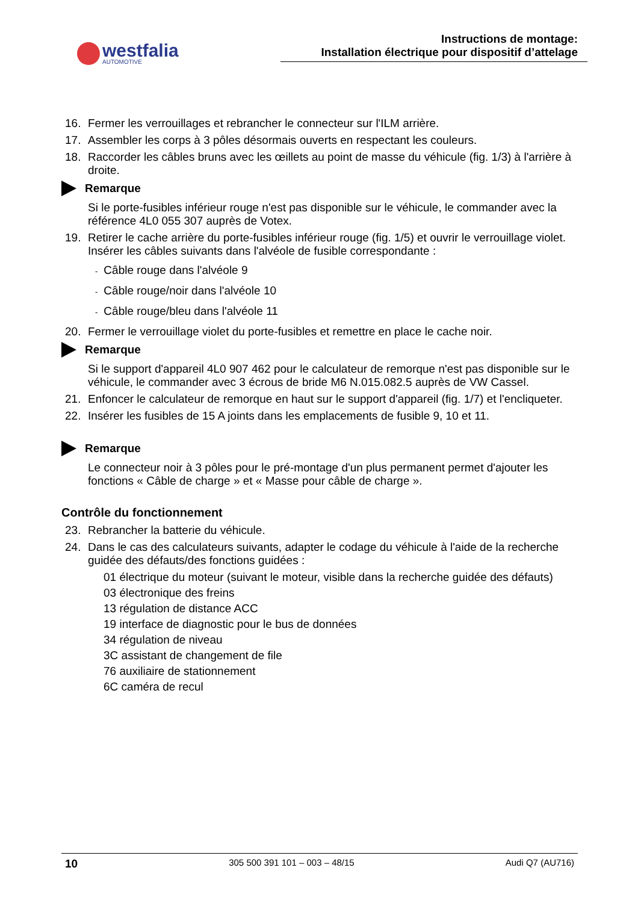westfalia
AUTOMOTIVE
Instructions de montage:
Installation électrique pour dispositif d’attelage
16. Fermer les verrouillages et rebrancher le connecteur sur l'ILM arrière.
17. Assembler les corps à 3 pôles désormais ouverts en respectant les couleurs.
18. Raccorder les câbles bruns avec les œillets au point de masse du véhicule (fig. 1/3) à l'arrière à droite.
Remarque
Si le porte-fusibles inférieur rouge n'est pas disponible sur le véhicule, le commander avec la référence 4L0 055 307 auprès de Votex.
19. Retirer le cache arrière du porte-fusibles inférieur rouge (fig. 1/5) et ouvrir le verrouillage violet. Insérer les câbles suivants dans l'alvéole de fusible correspondante :
- Câble rouge dans l'alvéole 9
- Câble rouge/noir dans l'alvéole 10
- Câble rouge/bleu dans l'alvéole 11
20. Fermer le verrouillage violet du porte-fusibles et remettre en place le cache noir.
Remarque
Si le support d'appareil 4L0 907 462 pour le calculateur de remorque n'est pas disponible sur le véhicule, le commander avec 3 écrous de bride M6 N.015.082.5 auprès de VW Cassel.
21. Enfoncer le calculateur de remorque en haut sur le support d'appareil (fig. 1/7) et l'encliqueter.
22. Insérer les fusibles de 15 A joints dans les emplacements de fusible 9, 10 et 11.
Remarque
Le connecteur noir à 3 pôles pour le pré-montage d'un plus permanent permet d'ajouter les fonctions « Câble de charge » et « Masse pour câble de charge ».
Contrôle du fonctionnement
23. Rebrancher la batterie du véhicule.
24. Dans le cas des calculateurs suivants, adapter le codage du véhicule à l'aide de la recherche guidée des défauts/des fonctions guidées :
01 électrique du moteur (suivant le moteur, visible dans la recherche guidée des défauts)
03 électronique des freins
13 régulation de distance ACC
19 interface de diagnostic pour le bus de données
34 régulation de niveau
3C assistant de changement de file
76 auxiliaire de stationnement
6C caméra de recul
10 305 500 391 101 – 003 – 48/15 Audi Q7 (AU716)